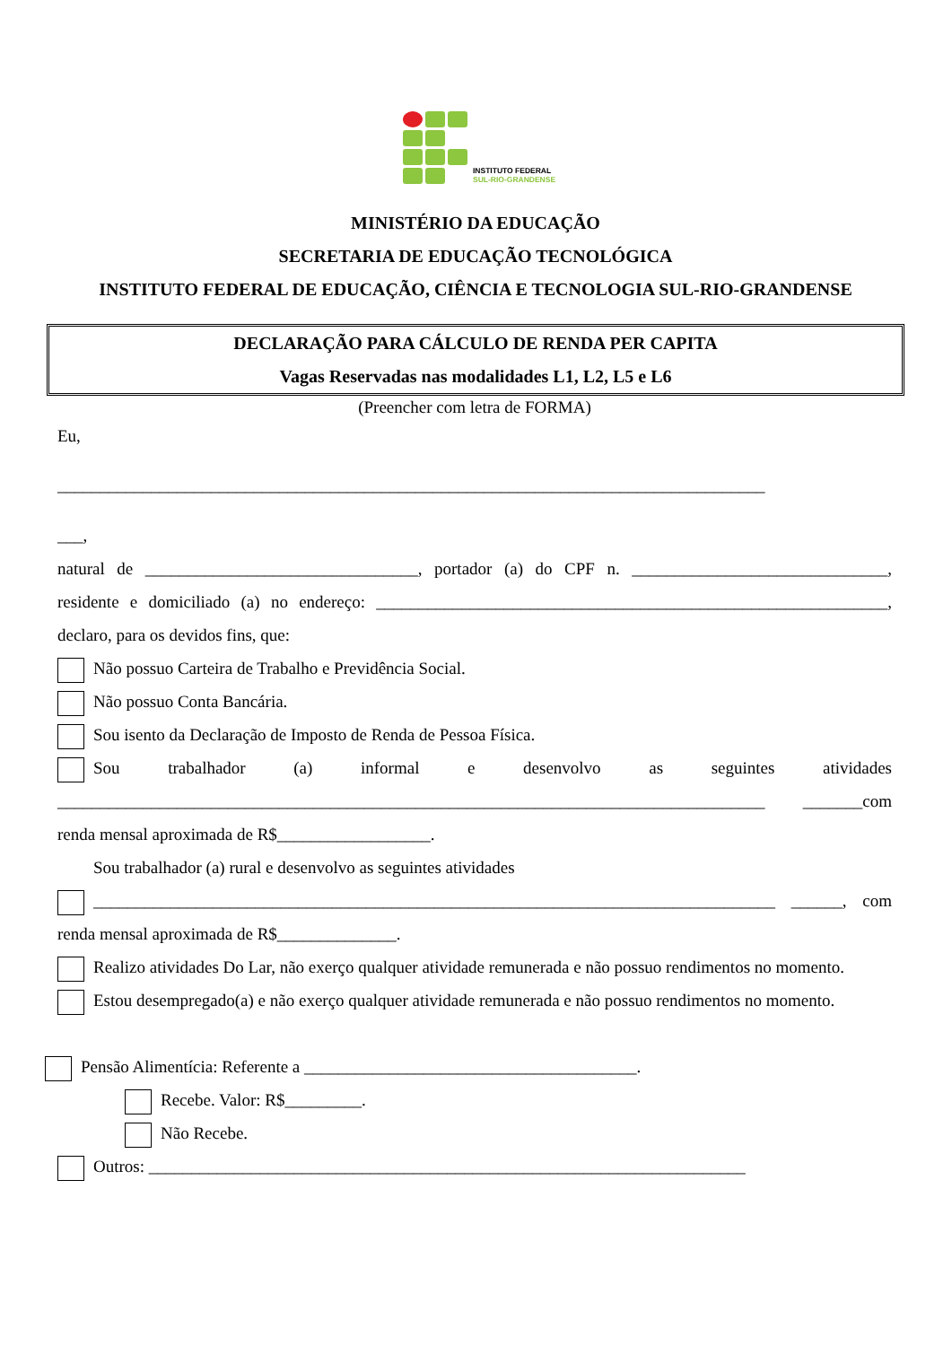INSTITUTO FEDERAL
SUL-RIO-GRANDENSE
MINISTÉRIO DA EDUCAÇÃO
SECRETARIA DE EDUCAÇÃO TECNOLÓGICA
INSTITUTO FEDERAL DE EDUCAÇÃO, CIÊNCIA E TECNOLOGIA SUL-RIO-GRANDENSE
DECLARAÇÃO PARA CÁLCULO DE RENDA PER CAPITA
Vagas Reservadas nas modalidades L1, L2, L5 e L6
(Preencher com letra de FORMA)
Eu,
___________________________________________________________________________________
___,
natural de ________________________________, portador (a) do CPF n. ______________________________, residente e domiciliado (a) no endereço: ____________________________________________________________, declaro, para os devidos fins, que:
Não possuo Carteira de Trabalho e Previdência Social.
Não possuo Conta Bancária.
Sou isento da Declaração de Imposto de Renda de Pessoa Física.
Sou trabalhador (a) informal e desenvolvo as seguintes atividades ___________________________________________________________________________________ _______com renda mensal aproximada de R$__________________.
Sou trabalhador (a) rural e desenvolvo as seguintes atividades
________________________________________________________________________________ ______, com renda mensal aproximada de R$______________.
Realizo atividades Do Lar, não exerço qualquer atividade remunerada e não possuo rendimentos no momento.
Estou desempregado(a) e não exerço qualquer atividade remunerada e não possuo rendimentos no momento.
Pensão Alimentícia: Referente a _______________________________________.
Recebe. Valor: R$_________.
Não Recebe.
Outros: ______________________________________________________________________